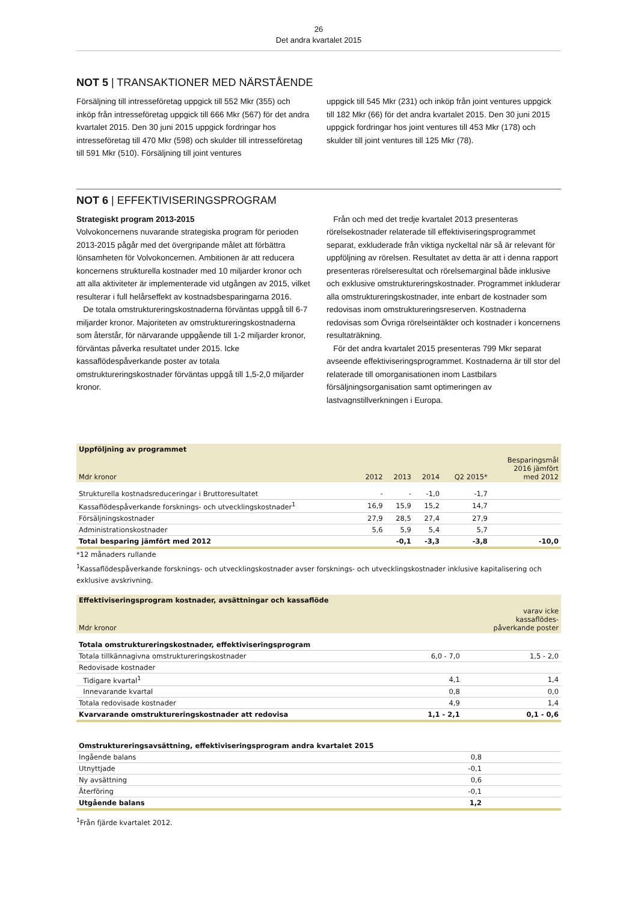26
Det andra kvartalet 2015
NOT 5 | TRANSAKTIONER MED NÄRSTÅENDE
Försäljning till intresseföretag uppgick till 552 Mkr (355) och inköp från intresseföretag uppgick till 666 Mkr (567) för det andra kvartalet 2015. Den 30 juni 2015 uppgick fordringar hos intresseföretag till 470 Mkr (598) och skulder till intresseföretag till 591 Mkr (510). Försäljning till joint ventures
uppgick till 545 Mkr (231) och inköp från joint ventures uppgick till 182 Mkr (66) för det andra kvartalet 2015. Den 30 juni 2015 uppgick fordringar hos joint ventures till 453 Mkr (178) och skulder till joint ventures till 125 Mkr (78).
NOT 6 | EFFEKTIVISERINGSPROGRAM
Strategiskt program 2013-2015
Volvokoncernens nuvarande strategiska program för perioden 2013-2015 pågår med det övergripande målet att förbättra lönsamheten för Volvokoncernen. Ambitionen är att reducera koncernens strukturella kostnader med 10 miljarder kronor och att alla aktiviteter är implementerade vid utgången av 2015, vilket resulterar i full helårseffekt av kostnadsbesparingarna 2016.
De totala omstruktureringskostnaderna förväntas uppgå till 6-7 miljarder kronor. Majoriteten av omstruktureringskostnaderna som återstår, för närvarande uppgående till 1-2 miljarder kronor, förväntas påverka resultatet under 2015. Icke kassaflödespåverkande poster av totala omstruktureringskostnader förväntas uppgå till 1,5-2,0 miljarder kronor.
Från och med det tredje kvartalet 2013 presenteras rörelsekostnader relaterade till effektiviseringsprogrammet separat, exkluderade från viktiga nyckeltal när så är relevant för uppföljning av rörelsen. Resultatet av detta är att i denna rapport presenteras rörelseresultat och rörelsemarginal både inklusive och exklusive omstruktureringskostnader. Programmet inkluderar alla omstruktureringskostnader, inte enbart de kostnader som redovisas inom omstruktureringsreserven. Kostnaderna redovisas som Övriga rörelseintäkter och kostnader i koncernens resultaträkning.
För det andra kvartalet 2015 presenteras 799 Mkr separat avseende effektiviseringsprogrammet. Kostnaderna är till stor del relaterade till omorganisationen inom Lastbilars försäljningsorganisation samt optimeringen av lastvagnstillverkningen i Europa.
| Uppföljning av programmet | | | | | |
| Mdr kronor | 2012 | 2013 | 2014 | Q2 2015* | Besparingsmål 2016 jämfört med 2012 |
| Strukturella kostnadsreduceringar i Bruttoresultatet | - | - | -1,0 | -1,7 | |
| Kassaflödespåverkande forsknings- och utvecklingskostnader<sup>1</sup> | 16,9 | 15,9 | 15,2 | 14,7 | |
| Försäljningskostnader | 27,9 | 28,5 | 27,4 | 27,9 | |
| Administrationskostnader | 5,6 | 5,9 | 5,4 | 5,7 | |
| Total besparing jämfört med 2012 | | -0,1 | -3,3 | -3,8 | -10,0 |
*12 månaders rullande
<sup>1</sup> Kassaflödespåverkande forsknings- och utvecklingskostnader avser forsknings- och utvecklingskostnader inklusive kapitalisering och exklusive avskrivning.
| Effektiviseringsprogram kostnader, avsättningar och kassaflöde | | |
| Mdr kronor | | varav icke kassaflödes- påverkande poster |
| Totala omstruktureringskostnader, effektiviseringsprogram | | |
| Totala tillkännagivna omstruktureringskostnader | 6,0 - 7,0 | 1,5 - 2,0 |
| Redovisade kostnader | | |
| Tidigare kvartal<sup>1</sup> | 4,1 | 1,4 |
| Innevarande kvartal | 0,8 | 0,0 |
| Totala redovisade kostnader | 4,9 | 1,4 |
| Kvarvarande omstruktureringskostnader att redovisa | 1,1 - 2,1 | 0,1 - 0,6 |
| Omstruktureringsavsättning, effektiviseringsprogram andra kvartalet 2015 | | |
| Ingående balans | 0,8 | |
| Utnyttjade | -0,1 | |
| Ny avsättning | 0,6 | |
| Återföring | -0,1 | |
| Utgående balans | 1,2 | |
<sup>1</sup> Från fjärde kvartalet 2012.